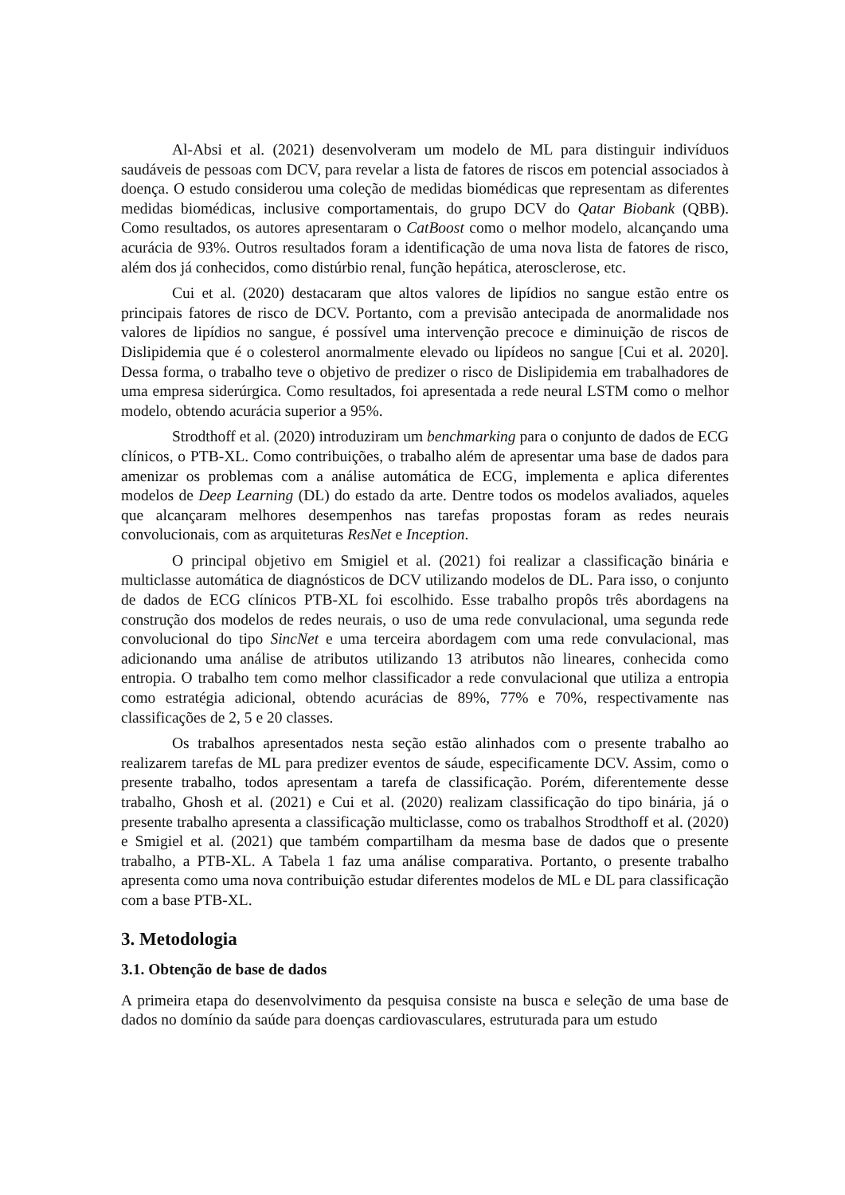Al-Absi et al. (2021) desenvolveram um modelo de ML para distinguir indivíduos saudáveis de pessoas com DCV, para revelar a lista de fatores de riscos em potencial associados à doença. O estudo considerou uma coleção de medidas biomédicas que representam as diferentes medidas biomédicas, inclusive comportamentais, do grupo DCV do Qatar Biobank (QBB). Como resultados, os autores apresentaram o CatBoost como o melhor modelo, alcançando uma acurácia de 93%. Outros resultados foram a identificação de uma nova lista de fatores de risco, além dos já conhecidos, como distúrbio renal, função hepática, aterosclerose, etc.
Cui et al. (2020) destacaram que altos valores de lipídios no sangue estão entre os principais fatores de risco de DCV. Portanto, com a previsão antecipada de anormalidade nos valores de lipídios no sangue, é possível uma intervenção precoce e diminuição de riscos de Dislipidemia que é o colesterol anormalmente elevado ou lipídeos no sangue [Cui et al. 2020]. Dessa forma, o trabalho teve o objetivo de predizer o risco de Dislipidemia em trabalhadores de uma empresa siderúrgica. Como resultados, foi apresentada a rede neural LSTM como o melhor modelo, obtendo acurácia superior a 95%.
Strodthoff et al. (2020) introduziram um benchmarking para o conjunto de dados de ECG clínicos, o PTB-XL. Como contribuições, o trabalho além de apresentar uma base de dados para amenizar os problemas com a análise automática de ECG, implementa e aplica diferentes modelos de Deep Learning (DL) do estado da arte. Dentre todos os modelos avaliados, aqueles que alcançaram melhores desempenhos nas tarefas propostas foram as redes neurais convolucionais, com as arquiteturas ResNet e Inception.
O principal objetivo em Smigiel et al. (2021) foi realizar a classificação binária e multiclasse automática de diagnósticos de DCV utilizando modelos de DL. Para isso, o conjunto de dados de ECG clínicos PTB-XL foi escolhido. Esse trabalho propôs três abordagens na construção dos modelos de redes neurais, o uso de uma rede convulacional, uma segunda rede convolucional do tipo SincNet e uma terceira abordagem com uma rede convulacional, mas adicionando uma análise de atributos utilizando 13 atributos não lineares, conhecida como entropia. O trabalho tem como melhor classificador a rede convulacional que utiliza a entropia como estratégia adicional, obtendo acurácias de 89%, 77% e 70%, respectivamente nas classificações de 2, 5 e 20 classes.
Os trabalhos apresentados nesta seção estão alinhados com o presente trabalho ao realizarem tarefas de ML para predizer eventos de sáude, especificamente DCV. Assim, como o presente trabalho, todos apresentam a tarefa de classificação. Porém, diferentemente desse trabalho, Ghosh et al. (2021) e Cui et al. (2020) realizam classificação do tipo binária, já o presente trabalho apresenta a classificação multiclasse, como os trabalhos Strodthoff et al. (2020) e Smigiel et al. (2021) que também compartilham da mesma base de dados que o presente trabalho, a PTB-XL. A Tabela 1 faz uma análise comparativa. Portanto, o presente trabalho apresenta como uma nova contribuição estudar diferentes modelos de ML e DL para classificação com a base PTB-XL.
3. Metodologia
3.1. Obtenção de base de dados
A primeira etapa do desenvolvimento da pesquisa consiste na busca e seleção de uma base de dados no domínio da saúde para doenças cardiovasculares, estruturada para um estudo